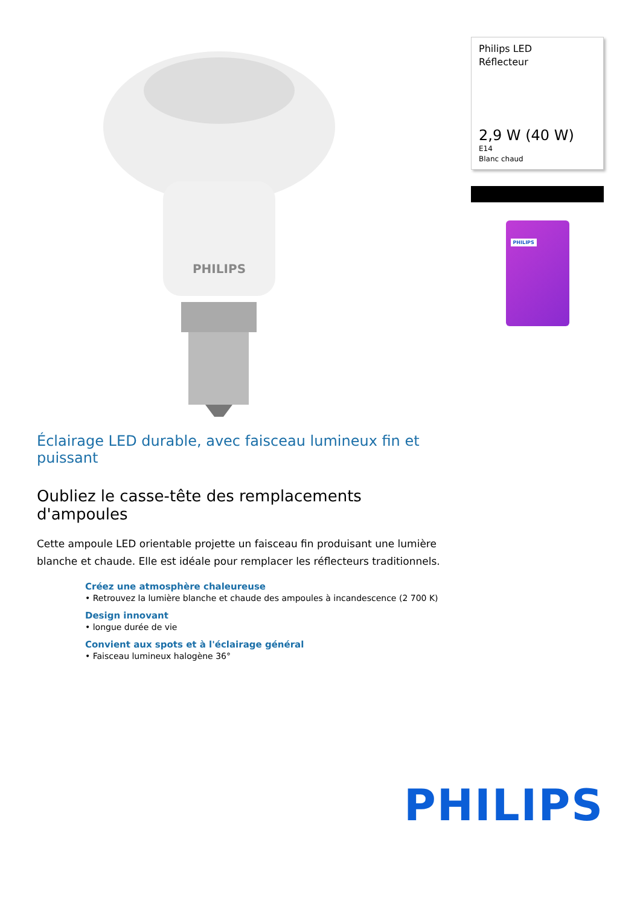PHILIPS
Philips LED
Réflecteur
2,9 W (40 W)
E14
Blanc chaud
PHILIPS
Éclairage LED durable, avec faisceau lumineux fin et puissant
Oubliez le casse-tête des remplacements d'ampoules
Cette ampoule LED orientable projette un faisceau fin produisant une lumière blanche et chaude. Elle est idéale pour remplacer les réflecteurs traditionnels.
Créez une atmosphère chaleureuse
• Retrouvez la lumière blanche et chaude des ampoules à incandescence (2 700 K)
Design innovant
• longue durée de vie
Convient aux spots et à l'éclairage général
• Faisceau lumineux halogène 36°
PHILIPS